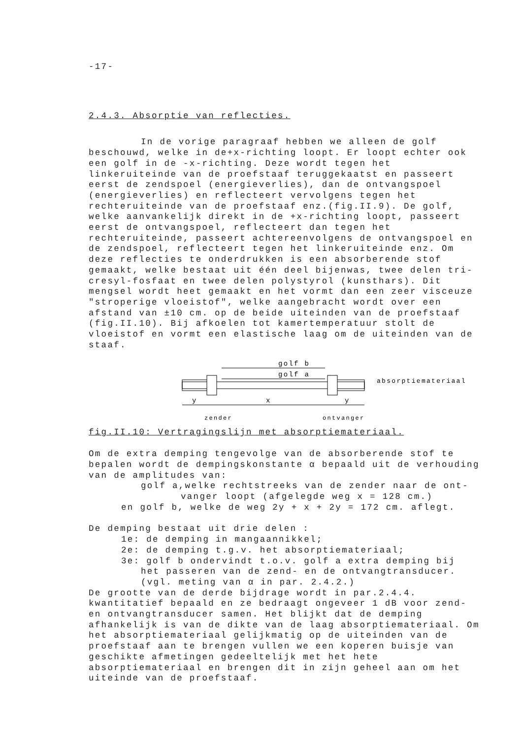-17-
2.4.3. Absorptie van reflecties.
In de vorige paragraaf hebben we alleen de golf beschouwd, welke in de+x-richting loopt. Er loopt echter ook een golf in de -x-richting. Deze wordt tegen het linkeruiteinde van de proefstaaf teruggekaatst en passeert eerst de zendspoel (energieverlies), dan de ontvangspoel (energieverlies) en reflecteert vervolgens tegen het rechteruiteinde van de proefstaaf enz.(fig.II.9). De golf, welke aanvankelijk direkt in de +x-richting loopt, passeert eerst de ontvangspoel, reflecteert dan tegen het rechteruiteinde, passeert achtereenvolgens de ontvangspoel en de zendspoel, reflecteert tegen het linkeruiteinde enz. Om deze reflecties te onderdrukken is een absorberende stof gemaakt, welke bestaat uit één deel bijenwas, twee delen tri-cresyl-fosfaat en twee delen polystyrol (kunsthars). Dit mengsel wordt heet gemaakt en het vormt dan een zeer visceuze "stroperige vloeistof", welke aangebracht wordt over een afstand van ±10 cm. op de beide uiteinden van de proefstaaf (fig.II.10). Bij afkoelen tot kamertemperatuur stolt de vloeistof en vormt een elastische laag om de uiteinden van de staaf.
golf b
golf a
x
y
y
zender
ontvanger
absorptiemateriaal
fig.II.10: Vertragingslijn met absorptiemateriaal.
Om de extra demping tengevolge van de absorberende stof te bepalen wordt de dempingskonstante α bepaald uit de verhouding van de amplitudes van:
golf a,welke rechtstreeks van de zender naar de ont-
vanger loopt (afgelegde weg x = 128 cm.)
en golf b, welke de weg 2y + x + 2y = 172 cm. aflegt.
De demping bestaat uit drie delen :
1e: de demping in mangaannikkel;
2e: de demping t.g.v. het absorptiemateriaal;
3e: golf b ondervindt t.o.v. golf a extra demping bij
het passeren van de zend- en de ontvangtransducer.
(vgl. meting van α in par. 2.4.2.)
De grootte van de derde bijdrage wordt in par.2.4.4. kwantitatief bepaald en ze bedraagt ongeveer 1 dB voor zend- en ontvangtransducer samen. Het blijkt dat de demping afhankelijk is van de dikte van de laag absorptiemateriaal. Om het absorptiemateriaal gelijkmatig op de uiteinden van de proefstaaf aan te brengen vullen we een koperen buisje van geschikte afmetingen gedeeltelijk met het hete absorptiemateriaal en brengen dit in zijn geheel aan om het uiteinde van de proefstaaf.